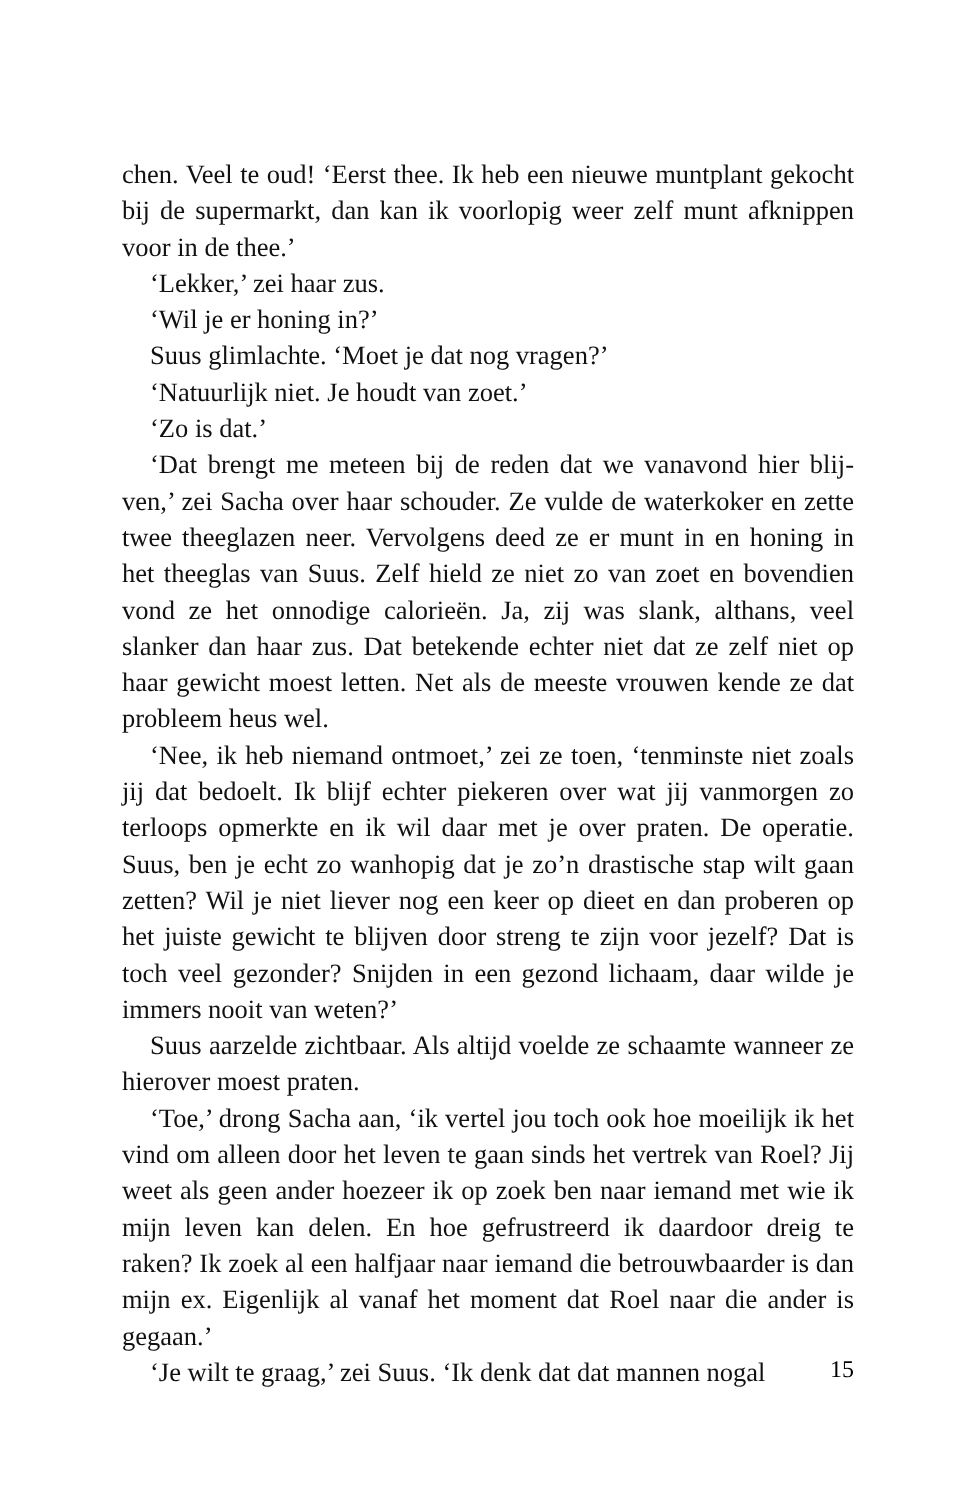chen. Veel te oud! ‘Eerst thee. Ik heb een nieuwe muntplant gekocht bij de supermarkt, dan kan ik voorlopig weer zelf munt afknippen voor in de thee.’
‘Lekker,’ zei haar zus.
‘Wil je er honing in?’
Suus glimlachte. ‘Moet je dat nog vragen?’
‘Natuurlijk niet. Je houdt van zoet.’
‘Zo is dat.’
‘Dat brengt me meteen bij de reden dat we vanavond hier blij­ven,’ zei Sacha over haar schouder. Ze vulde de waterkoker en zette twee theeglazen neer. Vervolgens deed ze er munt in en honing in het theeglas van Suus. Zelf hield ze niet zo van zoet en bovendien vond ze het onnodige calorieën. Ja, zij was slank, althans, veel slanker dan haar zus. Dat betekende echter niet dat ze zelf niet op haar gewicht moest letten. Net als de meeste vrouwen kende ze dat probleem heus wel.
‘Nee, ik heb niemand ontmoet,’ zei ze toen, ‘tenminste niet zoals jij dat bedoelt. Ik blijf echter piekeren over wat jij vanmor­gen zo terloops opmerkte en ik wil daar met je over praten. De operatie. Suus, ben je echt zo wanhopig dat je zo’n drastische stap wilt gaan zetten? Wil je niet liever nog een keer op dieet en dan proberen op het juiste gewicht te blijven door streng te zijn voor jezelf? Dat is toch veel gezonder? Snijden in een gezond lichaam, daar wilde je immers nooit van weten?’
Suus aarzelde zichtbaar. Als altijd voelde ze schaamte wanneer ze hierover moest praten.
‘Toe,’ drong Sacha aan, ‘ik vertel jou toch ook hoe moeilijk ik het vind om alleen door het leven te gaan sinds het vertrek van Roel? Jij weet als geen ander hoezeer ik op zoek ben naar iemand met wie ik mijn leven kan delen. En hoe gefrustreerd ik daardoor dreig te raken? Ik zoek al een halfjaar naar iemand die betrouw­baarder is dan mijn ex. Eigenlijk al vanaf het moment dat Roel naar die ander is gegaan.’
‘Je wilt te graag,’ zei Suus. ‘Ik denk dat dat mannen nogal
15